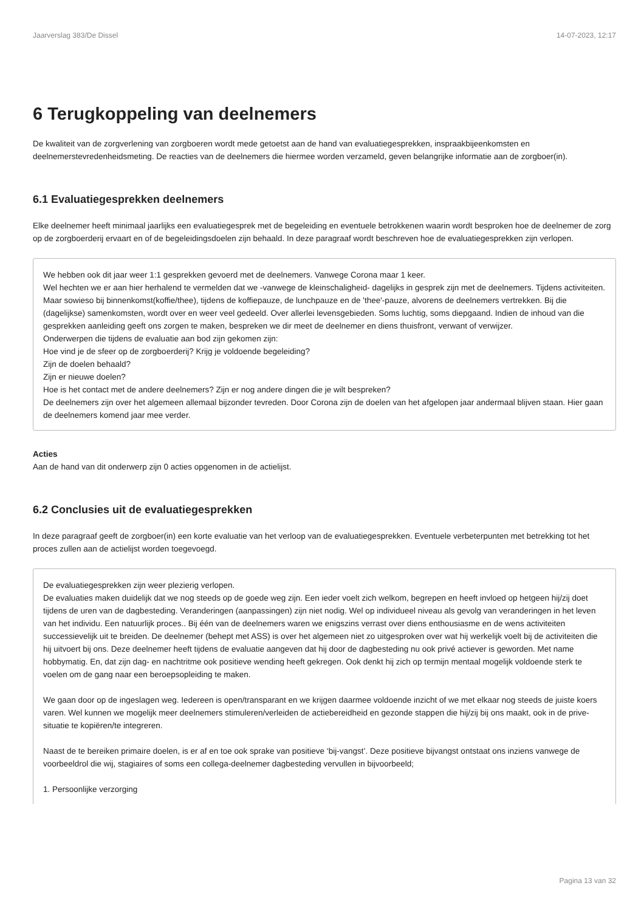Jaarverslag 383/De Dissel 14-07-2023, 12:17
6 Terugkoppeling van deelnemers
De kwaliteit van de zorgverlening van zorgboeren wordt mede getoetst aan de hand van evaluatiegesprekken, inspraakbijeenkomsten en deelnemerstevredenheidsmeting. De reacties van de deelnemers die hiermee worden verzameld, geven belangrijke informatie aan de zorgboer(in).
6.1 Evaluatiegesprekken deelnemers
Elke deelnemer heeft minimaal jaarlijks een evaluatiegesprek met de begeleiding en eventuele betrokkenen waarin wordt besproken hoe de deelnemer de zorg op de zorgboerderij ervaart en of de begeleidingsdoelen zijn behaald. In deze paragraaf wordt beschreven hoe de evaluatiegesprekken zijn verlopen.
We hebben ook dit jaar weer 1:1 gesprekken gevoerd met de deelnemers. Vanwege Corona maar 1 keer.
Wel hechten we er aan hier herhalend te vermelden dat we -vanwege de kleinschaligheid- dagelijks in gesprek zijn met de deelnemers. Tijdens activiteiten. Maar sowieso bij binnenkomst(koffie/thee), tijdens de koffiepauze, de lunchpauze en de 'thee'-pauze, alvorens de deelnemers vertrekken. Bij die (dagelijkse) samenkomsten, wordt over en weer veel gedeeld. Over allerlei levensgebieden. Soms luchtig, soms diepgaand. Indien de inhoud van die gesprekken aanleiding geeft ons zorgen te maken, bespreken we dir meet de deelnemer en diens thuisfront, verwant of verwijzer.
Onderwerpen die tijdens de evaluatie aan bod zijn gekomen zijn:
Hoe vind je de sfeer op de zorgboerderij? Krijg je voldoende begeleiding?
Zijn de doelen behaald?
Zijn er nieuwe doelen?
Hoe is het contact met de andere deelnemers? Zijn er nog andere dingen die je wilt bespreken?
De deelnemers zijn over het algemeen allemaal bijzonder tevreden. Door Corona zijn de doelen van het afgelopen jaar andermaal blijven staan. Hier gaan de deelnemers komend jaar mee verder.
Acties
Aan de hand van dit onderwerp zijn 0 acties opgenomen in de actielijst.
6.2 Conclusies uit de evaluatiegesprekken
In deze paragraaf geeft de zorgboer(in) een korte evaluatie van het verloop van de evaluatiegesprekken. Eventuele verbeterpunten met betrekking tot het proces zullen aan de actielijst worden toegevoegd.
De evaluatiegesprekken zijn weer plezierig verlopen.
De evaluaties maken duidelijk dat we nog steeds op de goede weg zijn. Een ieder voelt zich welkom, begrepen en heeft invloed op hetgeen hij/zij doet tijdens de uren van de dagbesteding. Veranderingen (aanpassingen) zijn niet nodig. Wel op individueel niveau als gevolg van veranderingen in het leven van het individu. Een natuurlijk proces.. Bij één van de deelnemers waren we enigszins verrast over diens enthousiasme en de wens activiteiten successievelijk uit te breiden. De deelnemer (behept met ASS) is over het algemeen niet zo uitgesproken over wat hij werkelijk voelt bij de activiteiten die hij uitvoert bij ons. Deze deelnemer heeft tijdens de evaluatie aangeven dat hij door de dagbesteding nu ook privé actiever is geworden. Met name hobbymatig. En, dat zijn dag- en nachtritme ook positieve wending heeft gekregen. Ook denkt hij zich op termijn mentaal mogelijk voldoende sterk te voelen om de gang naar een beroepsopleiding te maken.
We gaan door op de ingeslagen weg. Iedereen is open/transparant en we krijgen daarmee voldoende inzicht of we met elkaar nog steeds de juiste koers varen. Wel kunnen we mogelijk meer deelnemers stimuleren/verleiden de actiebereidheid en gezonde stappen die hij/zij bij ons maakt, ook in de prive-situatie te kopiëren/te integreren.
Naast de te bereiken primaire doelen, is er af en toe ook sprake van positieve ‘bij-vangst’. Deze positieve bijvangst ontstaat ons inziens vanwege de voorbeeldrol die wij, stagiaires of soms een collega-deelnemer dagbesteding vervullen in bijvoorbeeld;
1. Persoonlijke verzorging
Pagina 13 van 32